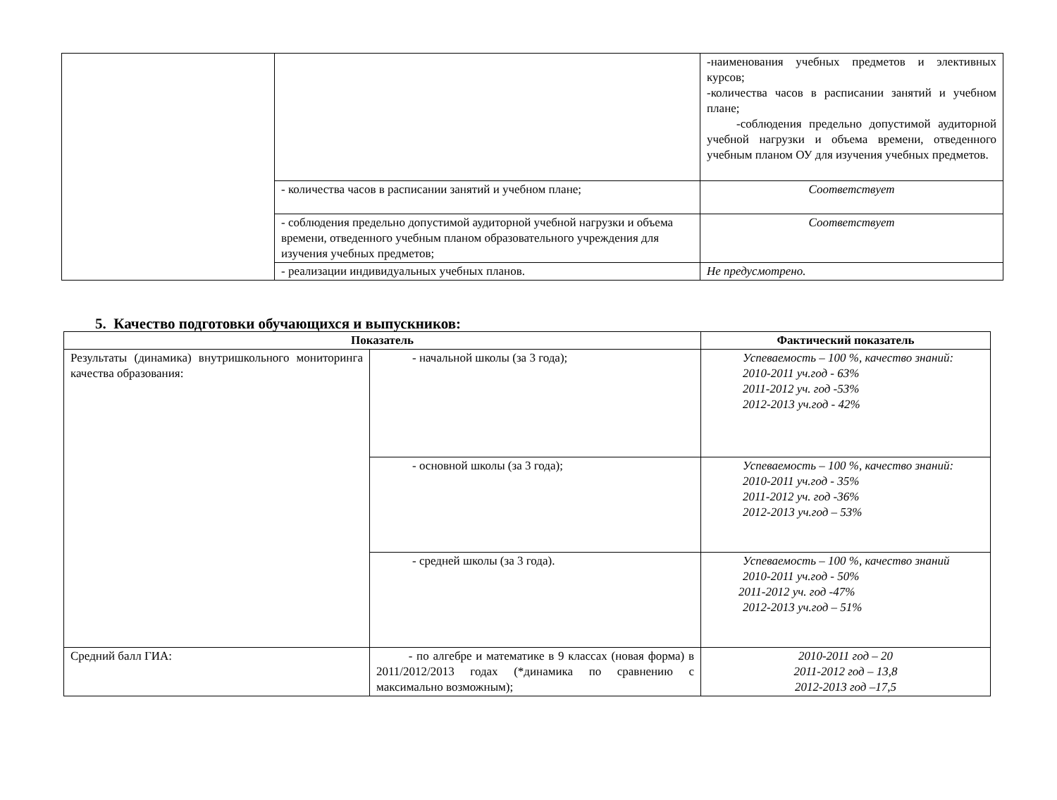| | | -наименования учебных предметов и элективных курсов; -количества часов в расписании занятий и учебном плане; -соблюдения предельно допустимой аудиторной учебной нагрузки и объема времени, отведенного учебным планом ОУ для изучения учебных предметов. |
| | - количества часов в расписании занятий и учебном плане; | Соответствует |
| | - соблюдения предельно допустимой аудиторной учебной нагрузки и объема времени, отведенного учебным планом образовательного учреждения для изучения учебных предметов; | Соответствует |
| | - реализации индивидуальных учебных планов. | Не предусмотрено. |
5. Качество подготовки обучающихся и выпускников:
| Показатель | | Фактический показатель |
| --- | --- | --- |
| Результаты (динамика) внутришкольного мониторинга качества образования: | - начальной школы (за 3 года); | Успеваемость – 100 %, качество знаний: 2010-2011 уч.год - 63% 2011-2012 уч. год -53% 2012-2013 уч.год - 42% |
| | - основной школы (за 3 года); | Успеваемость – 100 %, качество знаний: 2010-2011 уч.год - 35% 2011-2012 уч. год -36% 2012-2013 уч.год – 53% |
| | - средней школы (за 3 года). | Успеваемость – 100 %, качество знаний 2010-2011 уч.год - 50% 2011-2012 уч. год -47% 2012-2013 уч.год – 51% |
| Средний балл ГИА: | - по алгебре и математике в 9 классах (новая форма) в 2011/2012/2013 годах (*динамика по сравнению с максимально возможным); | 2010-2011 год – 20 2011-2012 год – 13,8 2012-2013 год –17,5 |